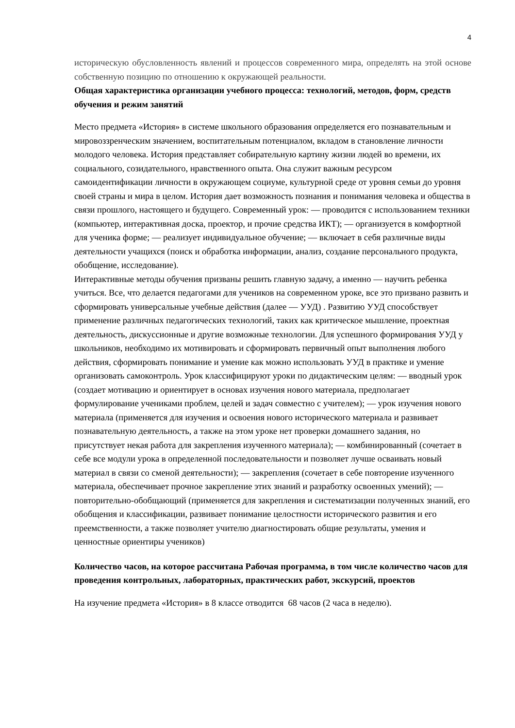4
историческую обусловленность явлений и процессов современного мира, определять на этой основе собственную позицию по отношению к окружающей реальности.
Общая характеристика организации учебного процесса: технологий, методов, форм, средств обучения и режим занятий
Место предмета «История» в системе школьного образования определяется его познавательным и мировоззренческим значением, воспитательным потенциалом, вкладом в становление личности молодого человека. История представляет собирательную картину жизни людей во времени, их социального, созидательного, нравственного опыта. Она служит важным ресурсом самоидентификации личности в окружающем социуме, культурной среде от уровня семьи до уровня своей страны и мира в целом. История дает возможность познания и понимания человека и общества в связи прошлого, настоящего и будущего. Современный урок: — проводится с использованием техники (компьютер, интерактивная доска, проектор, и прочие средства ИКТ); — организуется в комфортной для ученика форме; — реализует индивидуальное обучение; — включает в себя различные виды деятельности учащихся (поиск и обработка информации, анализ, создание персонального продукта, обобщение, исследование).
Интерактивные методы обучения призваны решить главную задачу, а именно — научить ребенка учиться. Все, что делается педагогами для учеников на современном уроке, все это призвано развить и сформировать универсальные учебные действия (далее — УУД) . Развитию УУД способствует применение различных педагогических технологий, таких как критическое мышление, проектная деятельность, дискуссионные и другие возможные технологии. Для успешного формирования УУД у школьников, необходимо их мотивировать и сформировать первичный опыт выполнения любого действия, сформировать понимание и умение как можно использовать УУД в практике и умение организовать самоконтроль. Урок классифицируют уроки по дидактическим целям: — вводный урок (создает мотивацию и ориентирует в основах изучения нового материала, предполагает формулирование учениками проблем, целей и задач совместно с учителем); — урок изучения нового материала (применяется для изучения и освоения нового исторического материала и развивает познавательную деятельность, а также на этом уроке нет проверки домашнего задания, но присутствует некая работа для закрепления изученного материала); — комбинированный (сочетает в себе все модули урока в определенной последовательности и позволяет лучше осваивать новый материал в связи со сменой деятельности); — закрепления (сочетает в себе повторение изученного материала, обеспечивает прочное закрепление этих знаний и разработку освоенных умений); — повторительно-обобщающий (применяется для закрепления и систематизации полученных знаний, его обобщения и классификации, развивает понимание целостности исторического развития и его преемственности, а также позволяет учителю диагностировать общие результаты, умения и ценностные ориентиры учеников)
Количество часов, на которое рассчитана Рабочая программа, в том числе количество часов для проведения контрольных, лабораторных, практических работ, экскурсий, проектов
На изучение предмета «История» в 8 классе отводится 68 часов (2 часа в неделю).